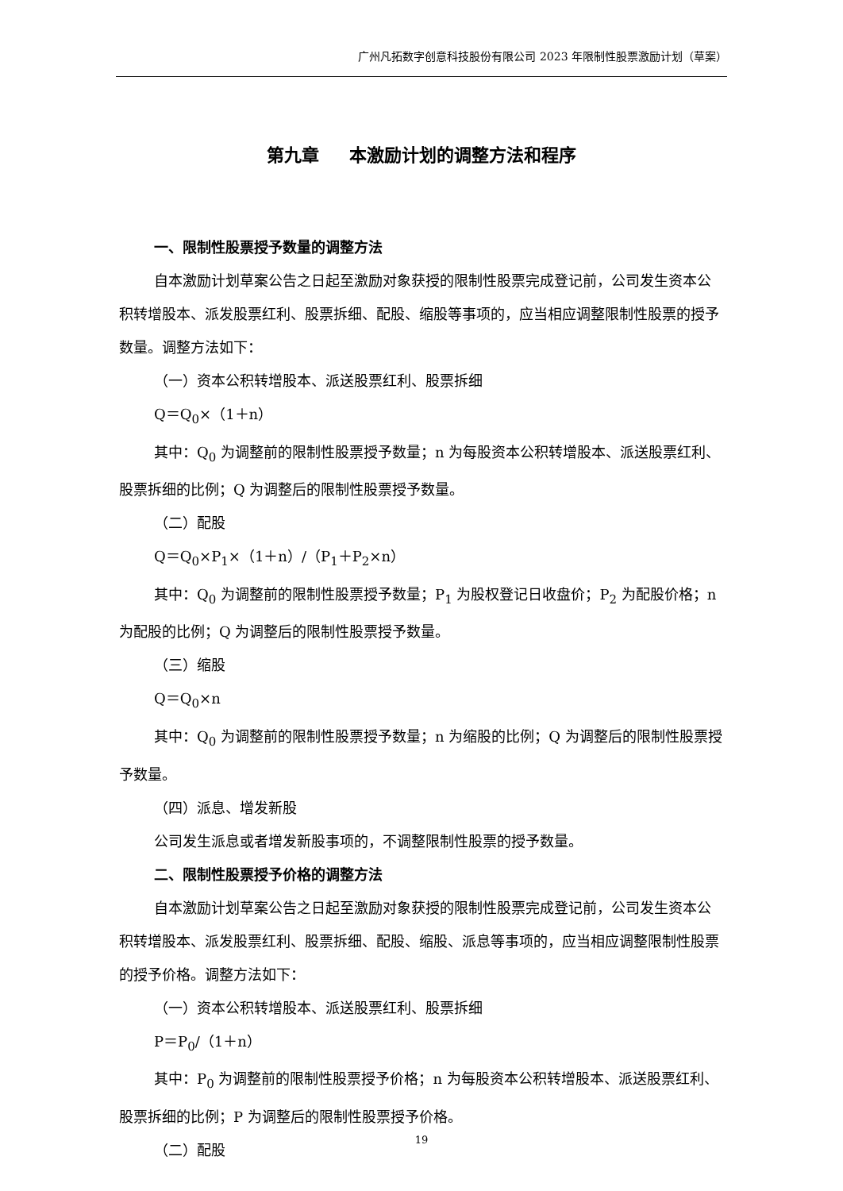广州凡拓数字创意科技股份有限公司 2023 年限制性股票激励计划（草案）
第九章 本激励计划的调整方法和程序
一、限制性股票授予数量的调整方法
自本激励计划草案公告之日起至激励对象获授的限制性股票完成登记前，公司发生资本公积转增股本、派发股票红利、股票拆细、配股、缩股等事项的，应当相应调整限制性股票的授予数量。调整方法如下：
（一）资本公积转增股本、派送股票红利、股票拆细
Q＝Q<sub>0</sub>×（1＋n）
其中：Q<sub>0</sub> 为调整前的限制性股票授予数量；n 为每股资本公积转增股本、派送股票红利、股票拆细的比例；Q 为调整后的限制性股票授予数量。
（二）配股
Q＝Q<sub>0</sub>×P<sub>1</sub>×（1＋n）/（P<sub>1</sub>＋P<sub>2</sub>×n）
其中：Q<sub>0</sub> 为调整前的限制性股票授予数量；P<sub>1</sub> 为股权登记日收盘价；P<sub>2</sub> 为配股价格；n 为配股的比例；Q 为调整后的限制性股票授予数量。
（三）缩股
Q＝Q<sub>0</sub>×n
其中：Q<sub>0</sub> 为调整前的限制性股票授予数量；n 为缩股的比例；Q 为调整后的限制性股票授予数量。
（四）派息、增发新股
公司发生派息或者增发新股事项的，不调整限制性股票的授予数量。
二、限制性股票授予价格的调整方法
自本激励计划草案公告之日起至激励对象获授的限制性股票完成登记前，公司发生资本公积转增股本、派发股票红利、股票拆细、配股、缩股、派息等事项的，应当相应调整限制性股票的授予价格。调整方法如下：
（一）资本公积转增股本、派送股票红利、股票拆细
P＝P<sub>0</sub>/（1＋n）
其中：P<sub>0</sub> 为调整前的限制性股票授予价格；n 为每股资本公积转增股本、派送股票红利、股票拆细的比例；P 为调整后的限制性股票授予价格。
（二）配股
19